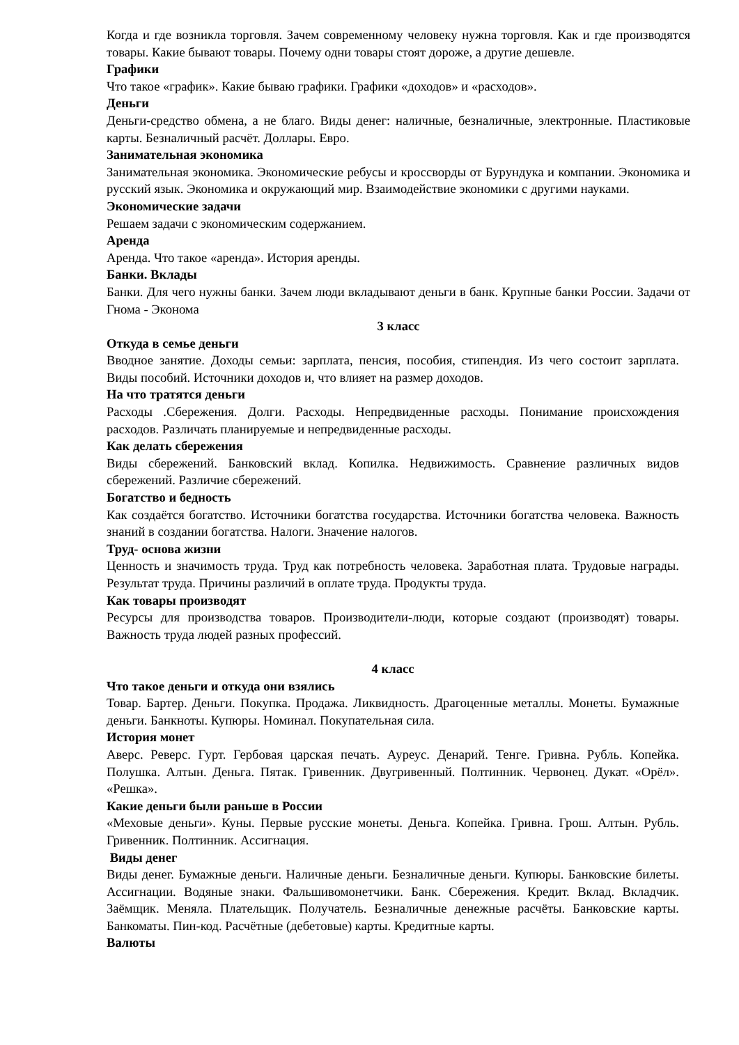Когда и где возникла торговля. Зачем современному человеку нужна торговля. Как и где производятся товары. Какие бывают товары. Почему одни товары стоят дороже, а другие дешевле.
Графики
Что такое «график». Какие бываю графики. Графики «доходов» и «расходов».
Деньги
Деньги-средство обмена, а не благо. Виды денег: наличные, безналичные, электронные. Пластиковые карты. Безналичный расчёт. Доллары. Евро.
Занимательная экономика
Занимательная экономика. Экономические ребусы и кроссворды от Бурундука и компании. Экономика и русский язык. Экономика и окружающий мир. Взаимодействие экономики с другими науками.
Экономические задачи
Решаем задачи с экономическим содержанием.
Аренда
Аренда. Что такое «аренда». История аренды.
Банки. Вклады
Банки. Для чего нужны банки. Зачем люди вкладывают деньги в банк. Крупные банки России. Задачи от Гнома - Эконома
3 класс
Откуда в семье деньги
Вводное занятие. Доходы семьи: зарплата, пенсия, пособия, стипендия. Из чего состоит зарплата. Виды пособий. Источники доходов и, что влияет на размер доходов.
На что тратятся деньги
Расходы .Сбережения. Долги. Расходы. Непредвиденные расходы. Понимание происхождения расходов. Различать планируемые и непредвиденные расходы.
Как делать сбережения
Виды сбережений. Банковский вклад. Копилка. Недвижимость. Сравнение различных видов сбережений. Различие сбережений.
Богатство и бедность
Как создаётся богатство. Источники богатства государства. Источники богатства человека. Важность знаний в создании богатства. Налоги. Значение налогов.
Труд- основа жизни
Ценность и значимость труда. Труд как потребность человека. Заработная плата. Трудовые награды. Результат труда. Причины различий в оплате труда. Продукты труда.
Как товары производят
Ресурсы для производства товаров. Производители-люди, которые создают (производят) товары. Важность труда людей разных профессий.
4 класс
Что такое деньги и откуда они взялись
Товар. Бартер. Деньги. Покупка. Продажа. Ликвидность. Драгоценные металлы. Монеты. Бумажные деньги. Банкноты. Купюры. Номинал. Покупательная сила.
История монет
Аверс. Реверс. Гурт. Гербовая царская печать. Ауреус. Денарий. Тенге. Гривна. Рубль. Копейка. Полушка. Алтын. Деньга. Пятак. Гривенник. Двугривенный. Полтинник. Червонец. Дукат. «Орёл». «Решка».
Какие деньги были раньше в России
«Меховые деньги». Куны. Первые русские монеты. Деньга. Копейка. Гривна. Грош. Алтын. Рубль. Гривенник. Полтинник. Ассигнация.
Виды денег
Виды денег. Бумажные деньги. Наличные деньги. Безналичные деньги. Купюры. Банковские билеты. Ассигнации. Водяные знаки. Фальшивомонетчики. Банк. Сбережения. Кредит. Вклад. Вкладчик. Заёмщик. Меняла. Плательщик. Получатель. Безналичные денежные расчёты. Банковские карты. Банкоматы. Пин-код. Расчётные (дебетовые) карты. Кредитные карты.
Валюты